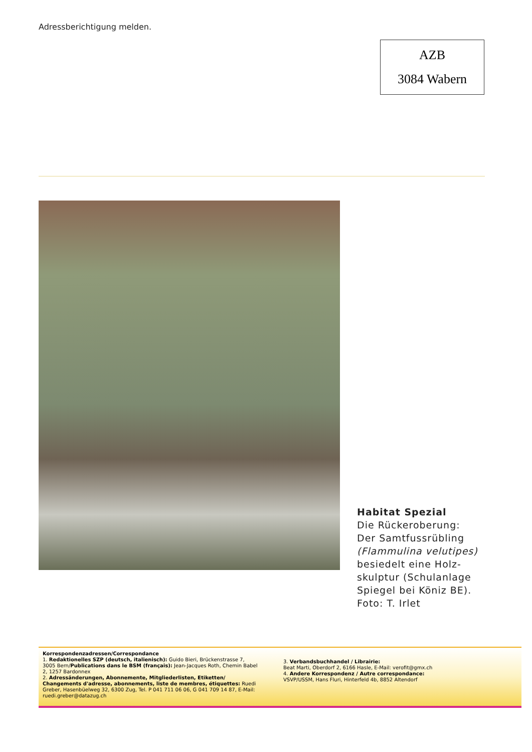Adressberichtigung melden.
AZB
3084 Wabern
Habitat Spezial
Die Rückeroberung:
Der Samtfussrübling
(Flammulina velutipes)
besiedelt eine Holz-
skulptur (Schulanlage
Spiegel bei Köniz BE).
Foto: T. Irlet
Korrespondenzadressen/Correspondance
1. Redaktionelles SZP (deutsch, italienisch): Guido Bieri, Brückenstrasse 7, 3005 Bern/Publications dans le BSM (français): Jean-Jacques Roth, Chemin Babel 2, 1257 Bardonnex
2. Adressänderungen, Abonnemente, Mitgliederlisten, Etiketten/ Changements d'adresse, abonnements, liste de membres, étiquettes: Ruedi Greber, Hasenbüelweg 32, 6300 Zug, Tel. P 041 711 06 06, G 041 709 14 87, E-Mail: ruedi.greber@datazug.ch
3. Verbandsbuchhandel / Librairie:
Beat Marti, Oberdorf 2, 6166 Hasle, E-Mail: verofit@gmx.ch
4. Andere Korrespondenz / Autre correspondance:
VSVP/USSM, Hans Fluri, Hinterfeld 4b, 8852 Altendorf